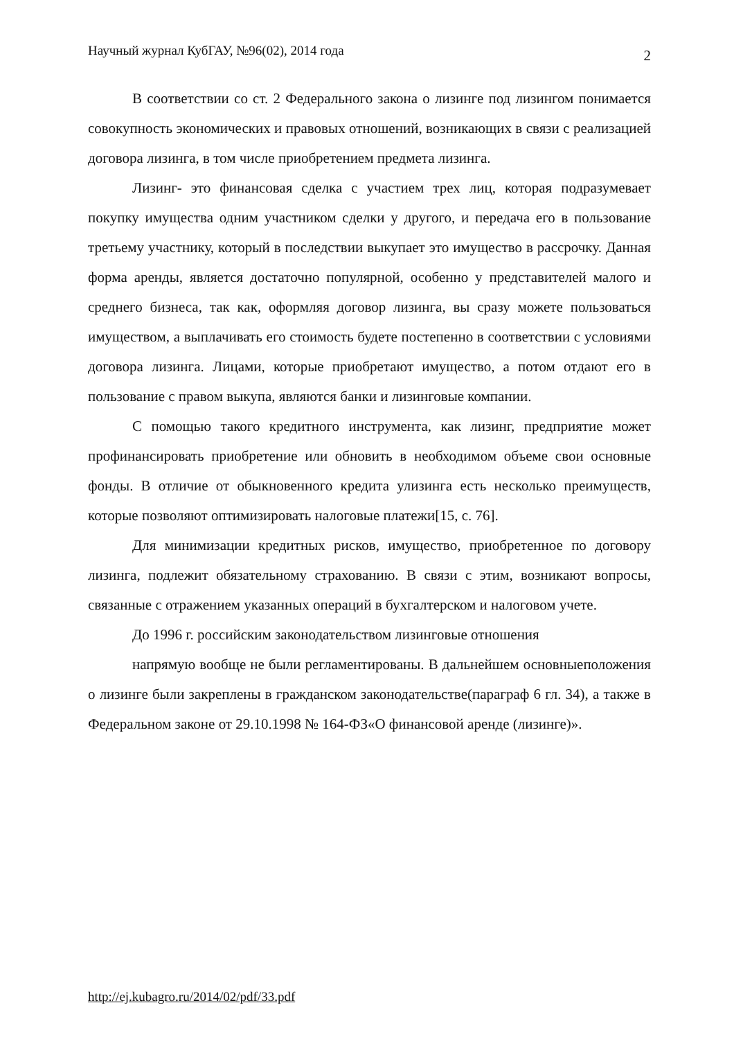Научный журнал КубГАУ, №96(02), 2014 года 2
В соответствии со ст. 2 Федерального закона о лизинге под лизингом понимается совокупность экономических и правовых отношений, возникающих в связи с реализацией договора лизинга, в том числе приобретением предмета лизинга.
Лизинг- это финансовая сделка с участием трех лиц, которая подразумевает покупку имущества одним участником сделки у другого, и передача его в пользование третьему участнику, который в последствии выкупает это имущество в рассрочку. Данная форма аренды, является достаточно популярной, особенно у представителей малого и среднего бизнеса, так как, оформляя договор лизинга, вы сразу можете пользоваться имуществом, а выплачивать его стоимость будете постепенно в соответствии с условиями договора лизинга. Лицами, которые приобретают имущество, а потом отдают его в пользование с правом выкупа, являются банки и лизинговые компании.
С помощью такого кредитного инструмента, как лизинг, предприятие может профинансировать приобретение или обновить в необходимом объеме свои основные фонды. В отличие от обыкновенного кредита улизинга есть несколько преимуществ, которые позволяют оптимизировать налоговые платежи[15, с. 76].
Для минимизации кредитных рисков, имущество, приобретенное по договору лизинга, подлежит обязательному страхованию. В связи с этим, возникают вопросы, связанные с отражением указанных операций в бухгалтерском и налоговом учете.
До 1996 г. российским законодательством лизинговые отношения
напрямую вообще не были регламентированы. В дальнейшем основныеположения о лизинге были закреплены в гражданском законодательстве(параграф 6 гл. 34), а также в Федеральном законе от 29.10.1998 № 164-ФЗ«О финансовой аренде (лизинге)».
http://ej.kubagro.ru/2014/02/pdf/33.pdf